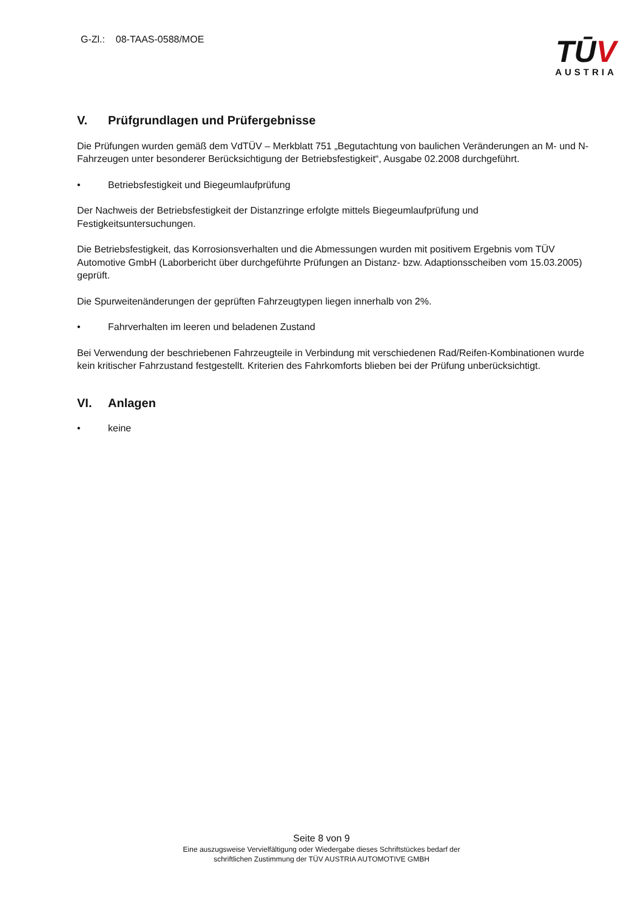G-Zl.: 08-TAAS-0588/MOE
TŪV
AUSTRIA
V. Prüfgrundlagen und Prüfergebnisse
Die Prüfungen wurden gemäß dem VdTÜV – Merkblatt 751 „Begutachtung von baulichen Veränderungen an M- und N-Fahrzeugen unter besonderer Berücksichtigung der Betriebsfestigkeit“, Ausgabe 02.2008 durchgeführt.
• Betriebsfestigkeit und Biegeumlaufprüfung
Der Nachweis der Betriebsfestigkeit der Distanzringe erfolgte mittels Biegeumlaufprüfung und Festigkeitsuntersuchungen.
Die Betriebsfestigkeit, das Korrosionsverhalten und die Abmessungen wurden mit positivem Ergebnis vom TÜV Automotive GmbH (Laborbericht über durchgeführte Prüfungen an Distanz- bzw. Adaptionsscheiben vom 15.03.2005) geprüft.
Die Spurweitenänderungen der geprüften Fahrzeugtypen liegen innerhalb von 2%.
• Fahrverhalten im leeren und beladenen Zustand
Bei Verwendung der beschriebenen Fahrzeugteile in Verbindung mit verschiedenen Rad/Reifen-Kombinationen wurde kein kritischer Fahrzustand festgestellt. Kriterien des Fahrkomforts blieben bei der Prüfung unberücksichtigt.
VI. Anlagen
• keine
Seite 8 von 9
Eine auszugsweise Vervielfältigung oder Wiedergabe dieses Schriftstückes bedarf der
schriftlichen Zustimmung der TÜV AUSTRIA AUTOMOTIVE GMBH